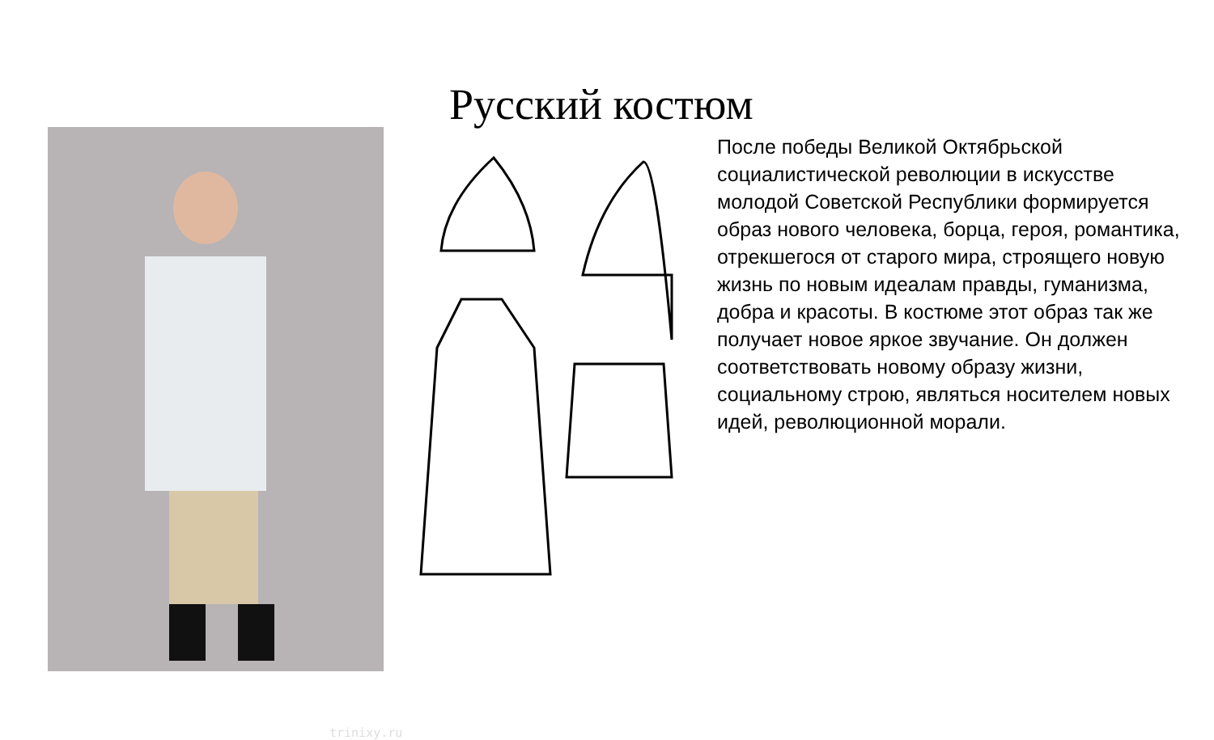Русский костюм
trinixy.ru
После победы Великой Октябрьской социалистической революции в искусстве молодой Советской Республики формируется образ нового человека, борца, героя, романтика, отрекшегося от старого мира, строящего новую жизнь по новым идеалам правды, гуманизма, добра и красоты. В костюме этот образ так же получает новое яркое звучание. Он должен соответствовать новому образу жизни, социальному строю, являться носителем новых идей, революционной морали.